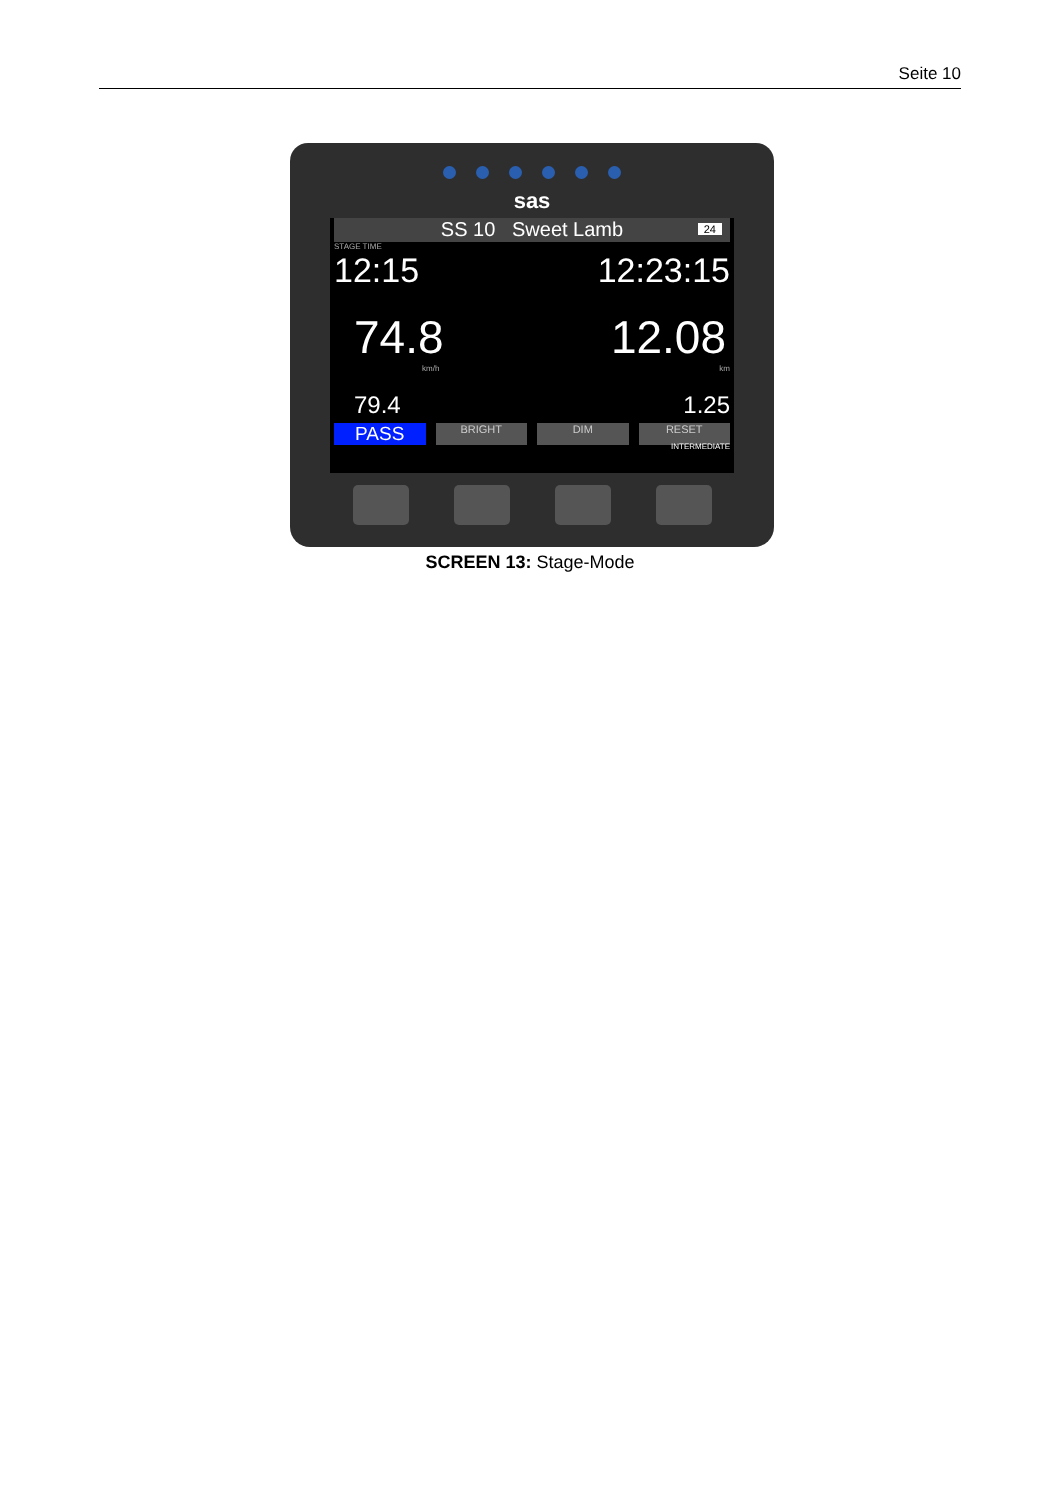Seite 10
sas
SS 10 Sweet Lamb 24
STAGE TIME
12:15 12:23:15
74.8 12.08
km/h km
79.4 1.25
PASS BRIGHT DIM RESET
INTERMEDIATE
SCREEN 13: Stage-Mode